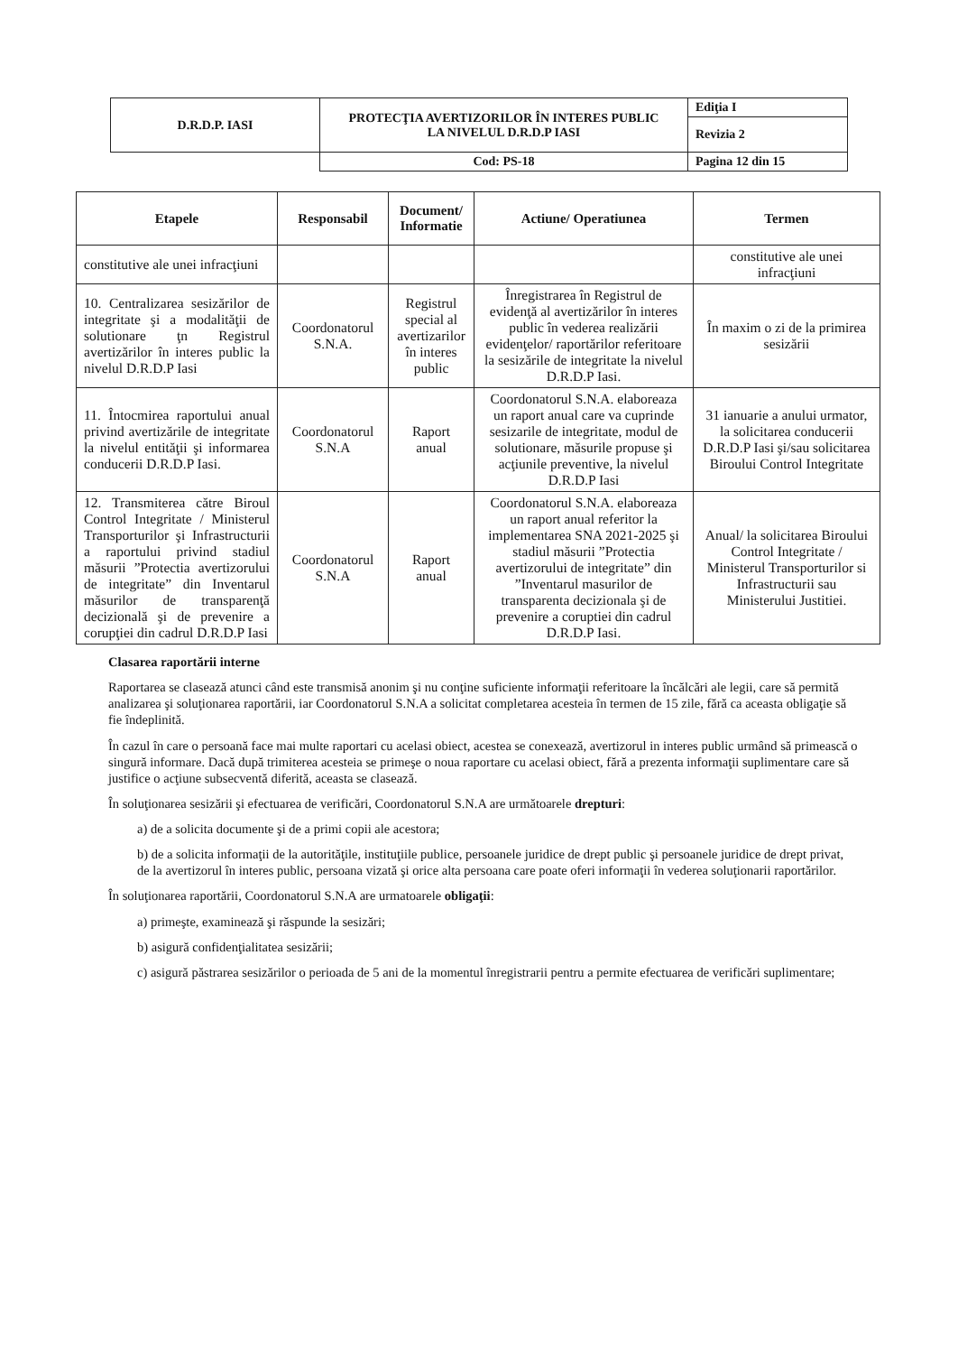| D.R.D.P. IASI | PROTECŢIA AVERTIZORILOR ÎN INTERES PUBLIC LA NIVELUL D.R.D.P IASI | Ediţia I |
| | | Revizia 2 |
| | Cod: PS-18 | Pagina 12 din 15 |
| Etapele | Responsabil | Document/ Informatie | Actiune/ Operatiunea | Termen |
| --- | --- | --- | --- | --- |
| constitutive ale unei infracţiuni | | | | constitutive ale unei infracţiuni |
| 10. Centralizarea sesizărilor de integritate şi a modalităţii de solutionare ţn Registrul avertizărilor în interes public la nivelul D.R.D.P Iasi | Coordonatorul S.N.A. | Registrul special al avertizarilor în interes public | Înregistrarea în Registrul de evidenţă al avertizărilor în interes public în vederea realizării evidenţelor/ raportărilor referitoare la sesizările de integritate la nivelul D.R.D.P Iasi. | În maxim o zi de la primirea sesizării |
| 11. Întocmirea raportului anual privind avertizările de integritate la nivelul entităţii şi informarea conducerii D.R.D.P Iasi. | Coordonatorul S.N.A | Raport anual | Coordonatorul S.N.A. elaboreaza un raport anual care va cuprinde sesizarile de integritate, modul de solutionare, măsurile propuse şi acţiunile preventive, la nivelul D.R.D.P Iasi | 31 ianuarie a anului urmator, la solicitarea conducerii D.R.D.P Iasi şi/sau solicitarea Biroului Control Integritate |
| 12. Transmiterea către Biroul Control Integritate / Ministerul Transporturilor şi Infrastructurii a raportului privind stadiul măsurii ”Protectia avertizorului de integritate” din Inventarul măsurilor de transparenţă decizională şi de prevenire a corupţiei din cadrul D.R.D.P Iasi | Coordonatorul S.N.A | Raport anual | Coordonatorul S.N.A. elaboreaza un raport anual referitor la implementarea SNA 2021-2025 şi stadiul măsurii ”Protectia avertizorului de integritate” din ”Inventarul masurilor de transparenta decizionala şi de prevenire a coruptiei din cadrul D.R.D.P Iasi. | Anual/ la solicitarea Biroului Control Integritate / Ministerul Transporturilor si Infrastructurii sau Ministerului Justitiei. |
Clasarea raportării interne
Raportarea se clasează atunci când este transmisă anonim şi nu conţine suficiente informaţii referitoare la încălcări ale legii, care să permită analizarea şi soluţionarea raportării, iar Coordonatorul S.N.A a solicitat completarea acesteia în termen de 15 zile, fără ca aceasta obligaţie să fie îndeplinită.
În cazul în care o persoană face mai multe raportari cu acelasi obiect, acestea se conexează, avertizorul in interes public urmând să primească o singură informare. Dacă după trimiterea acesteia se primeşe o noua raportare cu acelasi obiect, fără a prezenta informaţii suplimentare care să justifice o acţiune subsecventă diferită, aceasta se clasează.
În soluţionarea sesizării şi efectuarea de verificări, Coordonatorul S.N.A are următoarele drepturi:
a) de a solicita documente şi de a primi copii ale acestora;
b) de a solicita informaţii de la autorităţile, instituţiile publice, persoanele juridice de drept public şi persoanele juridice de drept privat, de la avertizorul în interes public, persoana vizată şi orice alta persoana care poate oferi informaţii în vederea soluţionarii raportărilor.
În soluţionarea raportării, Coordonatorul S.N.A are urmatoarele obligaţii:
a) primeşte, examinează şi răspunde la sesizări;
b) asigură confidenţialitatea sesizării;
c) asigură păstrarea sesizărilor o perioada de 5 ani de la momentul înregistrarii pentru a permite efectuarea de verificări suplimentare;